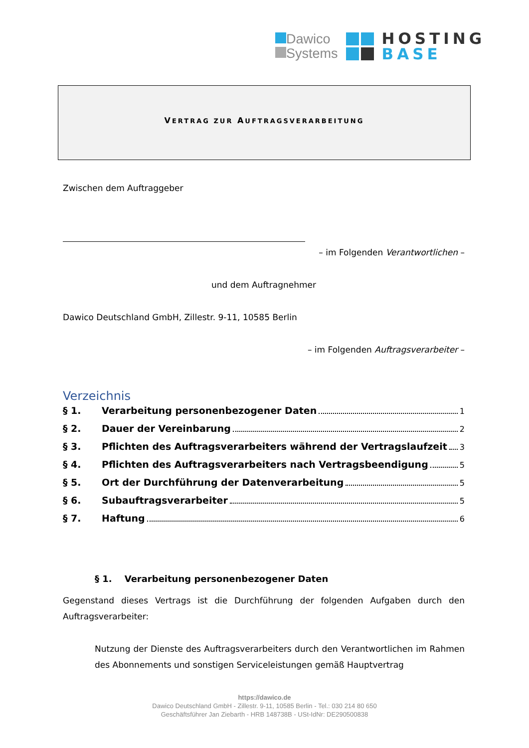Dawico
Systems
HOSTING
BASE
VERTRAG ZUR AUFTRAGSVERARBEITUNG
Zwischen dem Auftraggeber
– im Folgenden Verantwortlichen –
und dem Auftragnehmer
Dawico Deutschland GmbH, Zillestr. 9-11, 10585 Berlin
– im Folgenden Auftragsverarbeiter –
Verzeichnis
§ 1. Verarbeitung personenbezogener Daten 1
§ 2. Dauer der Vereinbarung 2
§ 3. Pflichten des Auftragsverarbeiters während der Vertragslaufzeit 3
§ 4. Pflichten des Auftragsverarbeiters nach Vertragsbeendigung 5
§ 5. Ort der Durchführung der Datenverarbeitung 5
§ 6. Subauftragsverarbeiter 5
§ 7. Haftung 6
§ 1. Verarbeitung personenbezogener Daten
Gegenstand dieses Vertrags ist die Durchführung der folgenden Aufgaben durch den Auftragsverarbeiter:
Nutzung der Dienste des Auftragsverarbeiters durch den Verantwortlichen im Rahmen des Abonnements und sonstigen Serviceleistungen gemäß Hauptvertrag
https://dawico.de
Dawico Deutschland GmbH - Zillestr. 9-11, 10585 Berlin - Tel.: 030 214 80 650
Geschäftsführer Jan Ziebarth - HRB 148738B - USt-IdNr: DE290500838